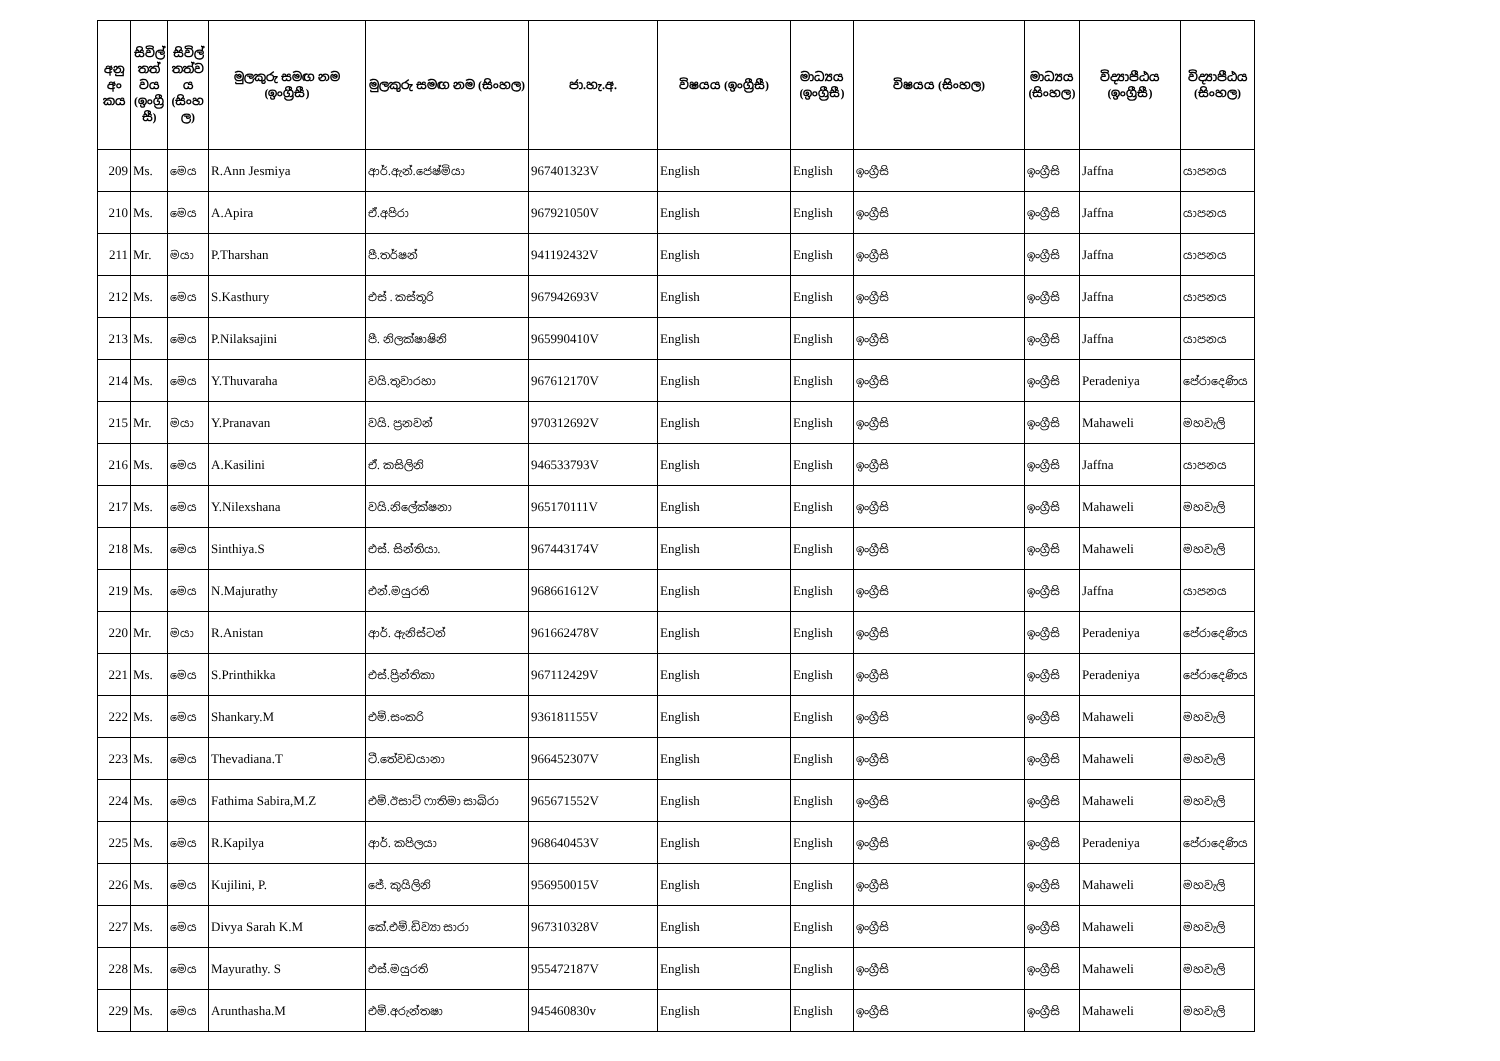| අනු අං කය | සිවිල් තත් වය (ඉංග්‍රී සී) | සිවිල් තත්ව ය (සිංහ ල) | මුලකුරු සමඟ නම (ඉංග්‍රීසී) | මුලකුරු සමඟ නම (සිංහල) | ජා.හැ.අ. | විෂයය (ඉංග්‍රීසී) | මාධ්‍යය (ඉංග්‍රීසී) | විෂයය (සිංහල) | මාධ්‍යය (සිංහල) | විද්‍යාපීඨය (ඉංග්‍රීසී) | විද්‍යාපීඨය (සිංහල) |
| --- | --- | --- | --- | --- | --- | --- | --- | --- | --- | --- | --- |
| 209 | Ms. | මෙය | R.Ann Jesmiya | ආර්.ඇන්.ජෙෂ්මියා | 967401323V | English | English | ඉංග්‍රීසි | ඉංග්‍රීසි | Jaffna | යාපනය |
| 210 | Ms. | මෙය | A.Apira | ඒ.අපිරා | 967921050V | English | English | ඉංග්‍රීසි | ඉංග්‍රීසි | Jaffna | යාපනය |
| 211 | Mr. | මයා | P.Tharshan | පී.තර්ෂන් | 941192432V | English | English | ඉංග්‍රීසි | ඉංග්‍රීසි | Jaffna | යාපනය |
| 212 | Ms. | මෙය | S.Kasthury | එස් . කස්තූරි | 967942693V | English | English | ඉංග්‍රීසි | ඉංග්‍රීසි | Jaffna | යාපනය |
| 213 | Ms. | මෙය | P.Nilaksajini | පී. නිලක්ෂාෂිනි | 965990410V | English | English | ඉංග්‍රීසි | ඉංග්‍රීසි | Jaffna | යාපනය |
| 214 | Ms. | මෙය | Y.Thuvaraha | වයි.තුවාරහා | 967612170V | English | English | ඉංග්‍රීසි | ඉංග්‍රීසි | Peradeniya | පේරාදෙණිය |
| 215 | Mr. | මයා | Y.Pranavan | වයි. ප්‍රනවන් | 970312692V | English | English | ඉංග්‍රීසි | ඉංග්‍රීසි | Mahaweli | මහවැලි |
| 216 | Ms. | මෙය | A.Kasilini | ඒ. කසිලිනි | 946533793V | English | English | ඉංග්‍රීසි | ඉංග්‍රීසි | Jaffna | යාපනය |
| 217 | Ms. | මෙය | Y.Nilexshana | වයි.නිලේක්ෂනා | 965170111V | English | English | ඉංග්‍රීසි | ඉංග්‍රීසි | Mahaweli | මහවැලි |
| 218 | Ms. | මෙය | Sinthiya.S | එස්. සින්තියා. | 967443174V | English | English | ඉංග්‍රීසි | ඉංග්‍රීසි | Mahaweli | මහවැලි |
| 219 | Ms. | මෙය | N.Majurathy | එන්.මයුරති | 968661612V | English | English | ඉංග්‍රීසි | ඉංග්‍රීසි | Jaffna | යාපනය |
| 220 | Mr. | මයා | R.Anistan | ආර්. ඇනිස්ටන් | 961662478V | English | English | ඉංග්‍රීසි | ඉංග්‍රීසි | Peradeniya | පේරාදෙණිය |
| 221 | Ms. | මෙය | S.Printhikka | එස්.ප්‍රින්තිකා | 967112429V | English | English | ඉංග්‍රීසි | ඉංග්‍රීසි | Peradeniya | පේරාදෙණිය |
| 222 | Ms. | මෙය | Shankary.M | එම්.සංකරි | 936181155V | English | English | ඉංග්‍රීසි | ඉංග්‍රීසි | Mahaweli | මහවැලි |
| 223 | Ms. | මෙය | Thevadiana.T | ටී.තේවඩයානා | 966452307V | English | English | ඉංග්‍රීසි | ඉංග්‍රීසි | Mahaweli | මහවැලි |
| 224 | Ms. | මෙය | Fathima Sabira,M.Z | එම්.ඊසාට් ෆාතිමා සාබිරා | 965671552V | English | English | ඉංග්‍රීසි | ඉංග්‍රීසි | Mahaweli | මහවැලි |
| 225 | Ms. | මෙය | R.Kapilya | ආර්. කපිලයා | 968640453V | English | English | ඉංග්‍රීසි | ඉංග්‍රීසි | Peradeniya | පේරාදෙණිය |
| 226 | Ms. | මෙය | Kujilini, P. | ජේ. කුයිලිනි | 956950015V | English | English | ඉංග්‍රීසි | ඉංග්‍රීසි | Mahaweli | මහවැලි |
| 227 | Ms. | මෙය | Divya Sarah K.M | කේ.එම්.ඩිව්‍යා සාරා | 967310328V | English | English | ඉංග්‍රීසි | ඉංග්‍රීසි | Mahaweli | මහවැලි |
| 228 | Ms. | මෙය | Mayurathy. S | එස්.මයුරති | 955472187V | English | English | ඉංග්‍රීසි | ඉංග්‍රීසි | Mahaweli | මහවැලි |
| 229 | Ms. | මෙය | Arunthasha.M | එම්.අරුන්තෂා | 945460830v | English | English | ඉංග්‍රීසි | ඉංග්‍රීසි | Mahaweli | මහවැලි |